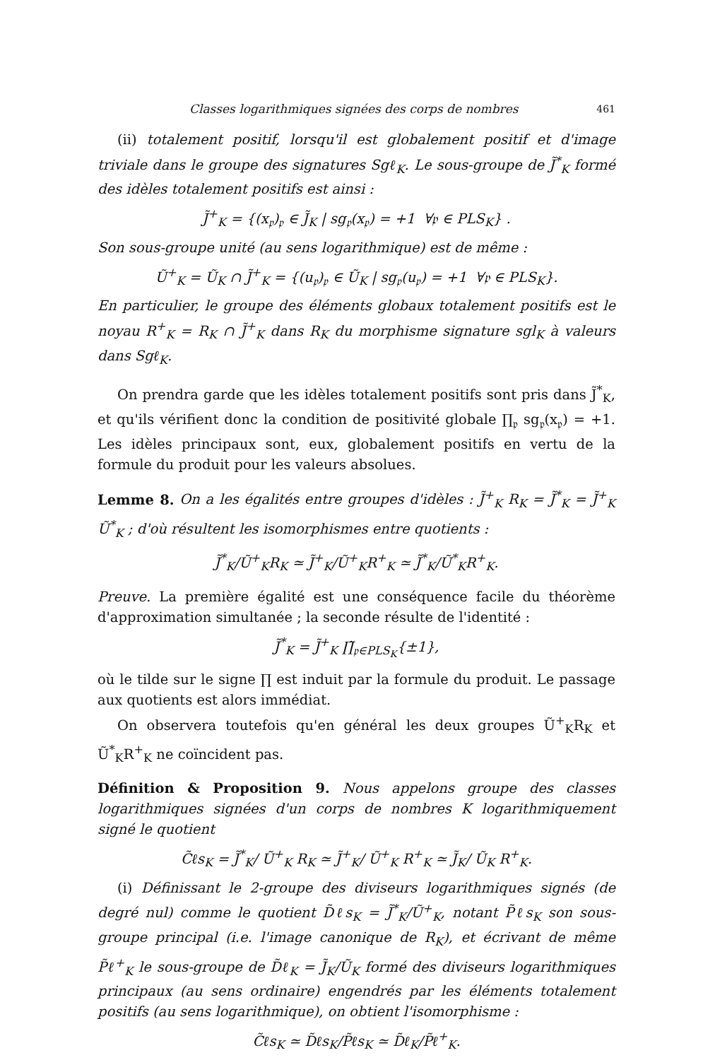Classes logarithmiques signées des corps de nombres 461
(ii) totalement positif, lorsqu'il est globalement positif et d'image triviale dans le groupe des signatures Sgℓ<sub>K</sub>. Le sous-groupe de J̃<sup>*</sup><sub>K</sub> formé des idèles totalement positifs est ainsi :
J̃<sup>+</sup><sub>K</sub> = {(x<sub>𝔭</sub>)<sub>𝔭</sub> ∈ J̃<sub>K</sub> | sg<sub>𝔭</sub>(x<sub>𝔭</sub>) = +1 ∀𝔭 ∈ PLS<sub>K</sub>} .
Son sous-groupe unité (au sens logarithmique) est de même :
Ũ<sup>+</sup><sub>K</sub> = Ũ<sub>K</sub> ∩ J̃<sup>+</sup><sub>K</sub> = {(u<sub>𝔭</sub>)<sub>𝔭</sub> ∈ Ũ<sub>K</sub> | sg<sub>𝔭</sub>(u<sub>𝔭</sub>) = +1 ∀𝔭 ∈ PLS<sub>K</sub>}.
En particulier, le groupe des éléments globaux totalement positifs est le noyau R<sup>+</sup><sub>K</sub> = R<sub>K</sub> ∩ J̃<sup>+</sup><sub>K</sub> dans R<sub>K</sub> du morphisme signature sgl<sub>K</sub> à valeurs dans Sgℓ<sub>K</sub>.
On prendra garde que les idèles totalement positifs sont pris dans J̃<sup>*</sup><sub>K</sub>, et qu'ils vérifient donc la condition de positivité globale ∏<sub>𝔭</sub> sg<sub>𝔭</sub>(x<sub>𝔭</sub>) = +1. Les idèles principaux sont, eux, globalement positifs en vertu de la formule du produit pour les valeurs absolues.
Lemme 8. On a les égalités entre groupes d'idèles : J̃<sup>+</sup><sub>K</sub> R<sub>K</sub> = J̃<sup>*</sup><sub>K</sub> = J̃<sup>+</sup><sub>K</sub> Ũ<sup>*</sup><sub>K</sub> ; d'où résultent les isomorphismes entre quotients :
J̃<sup>*</sup><sub>K</sub>/Ũ<sup>+</sup><sub>K</sub>R<sub>K</sub> ≃ J̃<sup>+</sup><sub>K</sub>/Ũ<sup>+</sup><sub>K</sub>R<sup>+</sup><sub>K</sub> ≃ J̃<sup>*</sup><sub>K</sub>/Ũ<sup>*</sup><sub>K</sub>R<sup>+</sup><sub>K</sub>.
Preuve. La première égalité est une conséquence facile du théorème d'approximation simultanée ; la seconde résulte de l'identité :
J̃<sup>*</sup><sub>K</sub> = J̃<sup>+</sup><sub>K</sub> ∏̃<sub>𝔭∈PLS<sub>K</sub></sub>{±1},
où le tilde sur le signe ∏ est induit par la formule du produit. Le passage aux quotients est alors immédiat.
On observera toutefois qu'en général les deux groupes Ũ<sup>+</sup><sub>K</sub>R<sub>K</sub> et Ũ<sup>*</sup><sub>K</sub>R<sup>+</sup><sub>K</sub> ne coïncident pas.
Définition & Proposition 9. Nous appelons groupe des classes logarithmiques signées d'un corps de nombres K logarithmiquement signé le quotient
C̃ℓs<sub>K</sub> = J̃<sup>*</sup><sub>K</sub>/ Ũ<sup>+</sup><sub>K</sub> R<sub>K</sub> ≃ J̃<sup>+</sup><sub>K</sub>/ Ũ<sup>+</sup><sub>K</sub> R<sup>+</sup><sub>K</sub> ≃ J̃<sub>K</sub>/ Ũ<sub>K</sub> R<sup>+</sup><sub>K</sub>.
(i) Définissant le 2-groupe des diviseurs logarithmiques signés (de degré nul) comme le quotient D̃ℓs<sub>K</sub> = J̃<sup>*</sup><sub>K</sub>/Ũ<sup>+</sup><sub>K</sub>, notant P̃ℓs<sub>K</sub> son sous-groupe principal (i.e. l'image canonique de R<sub>K</sub>), et écrivant de même P̃ℓ<sup>+</sup><sub>K</sub> le sous-groupe de D̃ℓ<sub>K</sub> = J̃<sub>K</sub>/Ũ<sub>K</sub> formé des diviseurs logarithmiques principaux (au sens ordinaire) engendrés par les éléments totalement positifs (au sens logarithmique), on obtient l'isomorphisme :
C̃ℓs<sub>K</sub> ≃ D̃ℓs<sub>K</sub>/P̃ℓs<sub>K</sub> ≃ D̃ℓ<sub>K</sub>/P̃ℓ<sup>+</sup><sub>K</sub>.